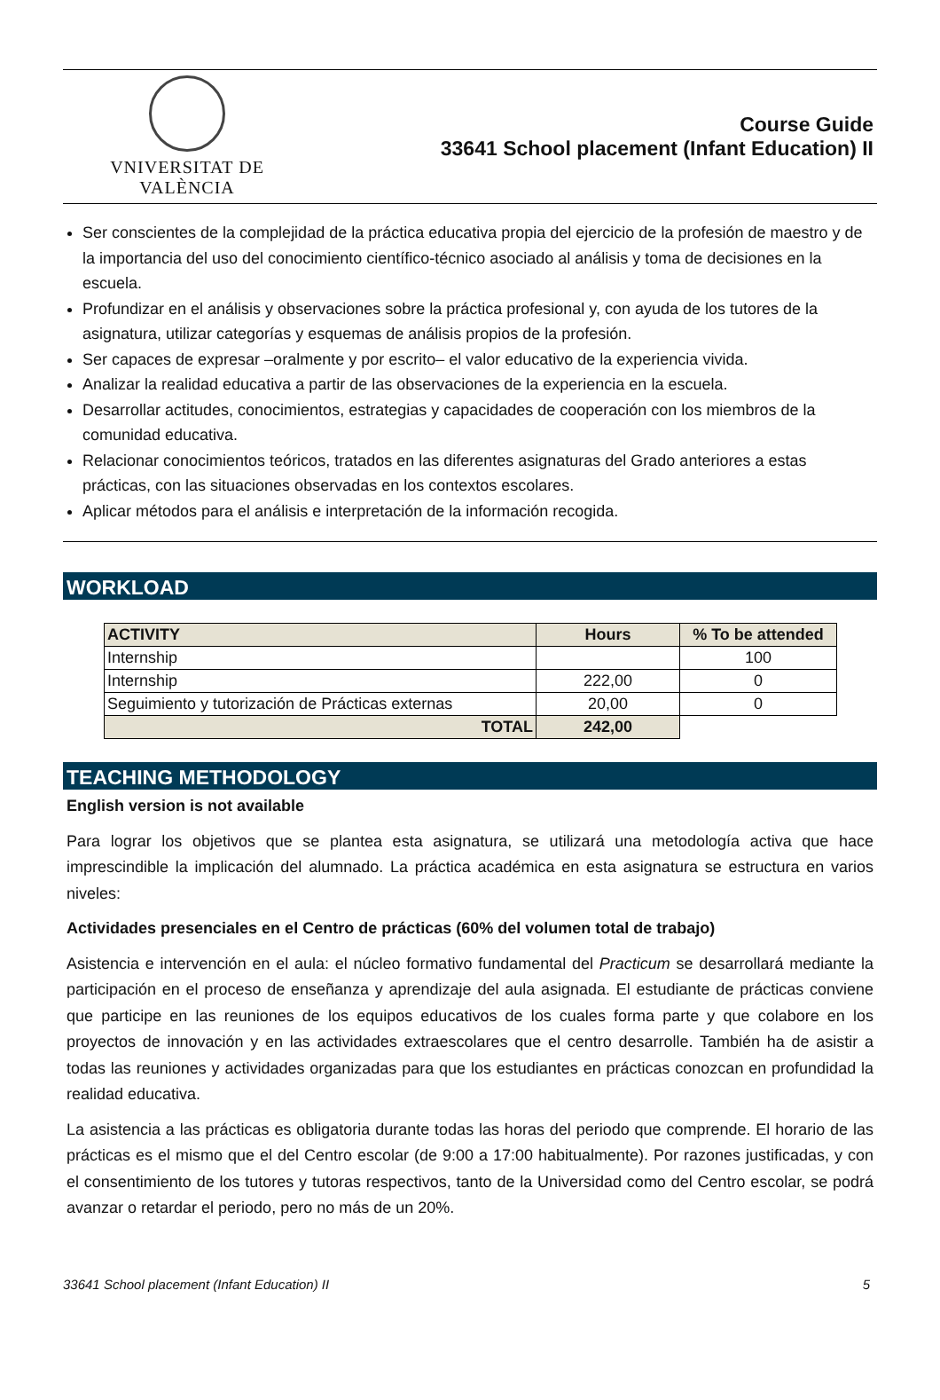VNIVERSITAT DE VALÈNCIA
Course Guide
33641 School placement (Infant Education) II
Ser conscientes de la complejidad de la práctica educativa propia del ejercicio de la profesión de maestro y de la importancia del uso del conocimiento científico-técnico asociado al análisis y toma de decisiones en la escuela.
Profundizar en el análisis y observaciones sobre la práctica profesional y, con ayuda de los tutores de la asignatura, utilizar categorías y esquemas de análisis propios de la profesión.
Ser capaces de expresar –oralmente y por escrito– el valor educativo de la experiencia vivida.
Analizar la realidad educativa a partir de las observaciones de la experiencia en la escuela.
Desarrollar actitudes, conocimientos, estrategias y capacidades de cooperación con los miembros de la comunidad educativa.
Relacionar conocimientos teóricos, tratados en las diferentes asignaturas del Grado anteriores a estas prácticas, con las situaciones observadas en los contextos escolares.
Aplicar métodos para el análisis e interpretación de la información recogida.
WORKLOAD
| ACTIVITY | Hours | % To be attended |
| --- | --- | --- |
| Internship | | 100 |
| Internship | 222,00 | 0 |
| Seguimiento y tutorización de Prácticas externas | 20,00 | 0 |
| TOTAL | 242,00 | |
TEACHING METHODOLOGY
English version is not available
Para lograr los objetivos que se plantea esta asignatura, se utilizará una metodología activa que hace imprescindible la implicación del alumnado. La práctica académica en esta asignatura se estructura en varios niveles:
Actividades presenciales en el Centro de prácticas (60% del volumen total de trabajo)
Asistencia e intervención en el aula: el núcleo formativo fundamental del Practicum se desarrollará mediante la participación en el proceso de enseñanza y aprendizaje del aula asignada. El estudiante de prácticas conviene que participe en las reuniones de los equipos educativos de los cuales forma parte y que colabore en los proyectos de innovación y en las actividades extraescolares que el centro desarrolle. También ha de asistir a todas las reuniones y actividades organizadas para que los estudiantes en prácticas conozcan en profundidad la realidad educativa.
La asistencia a las prácticas es obligatoria durante todas las horas del periodo que comprende. El horario de las prácticas es el mismo que el del Centro escolar (de 9:00 a 17:00 habitualmente). Por razones justificadas, y con el consentimiento de los tutores y tutoras respectivos, tanto de la Universidad como del Centro escolar, se podrá avanzar o retardar el periodo, pero no más de un 20%.
33641 School placement (Infant Education) II 5